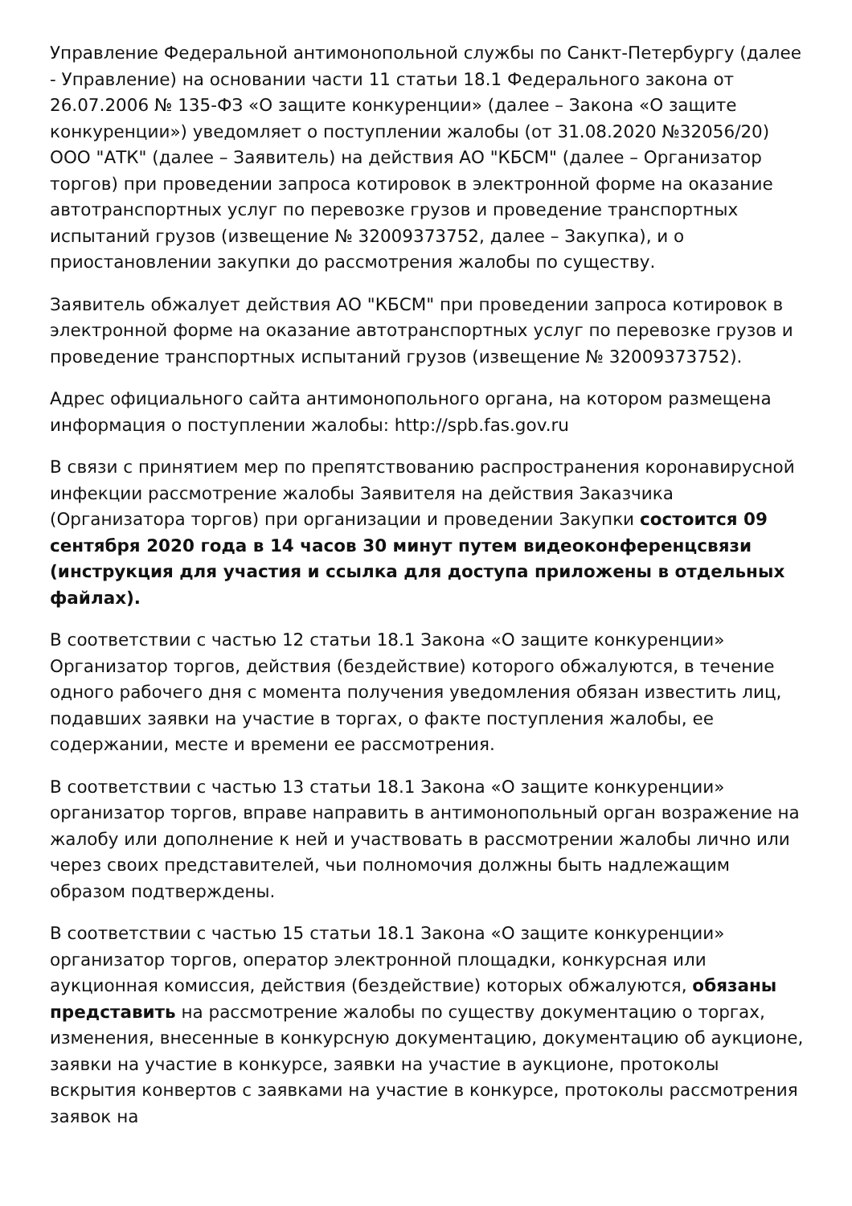Управление Федеральной антимонопольной службы по Санкт-Петербургу (далее - Управление) на основании части 11 статьи 18.1 Федерального закона от 26.07.2006 № 135-ФЗ «О защите конкуренции» (далее – Закона «О защите конкуренции») уведомляет о поступлении жалобы (от 31.08.2020 №32056/20) ООО "АТК" (далее – Заявитель) на действия АО "КБСМ" (далее – Организатор торгов) при проведении запроса котировок в электронной форме на оказание автотранспортных услуг по перевозке грузов и проведение транспортных испытаний грузов (извещение № 32009373752, далее – Закупка), и о приостановлении закупки до рассмотрения жалобы по существу.
Заявитель обжалует действия АО "КБСМ" при проведении запроса котировок в электронной форме на оказание автотранспортных услуг по перевозке грузов и проведение транспортных испытаний грузов (извещение № 32009373752).
Адрес официального сайта антимонопольного органа, на котором размещена информация о поступлении жалобы: http://spb.fas.gov.ru
В связи с принятием мер по препятствованию распространения коронавирусной инфекции рассмотрение жалобы Заявителя на действия Заказчика (Организатора торгов) при организации и проведении Закупки состоится 09 сентября 2020 года в 14 часов 30 минут путем видеоконференцсвязи (инструкция для участия и ссылка для доступа приложены в отдельных файлах).
В соответствии с частью 12 статьи 18.1 Закона «О защите конкуренции» Организатор торгов, действия (бездействие) которого обжалуются, в течение одного рабочего дня с момента получения уведомления обязан известить лиц, подавших заявки на участие в торгах, о факте поступления жалобы, ее содержании, месте и времени ее рассмотрения.
В соответствии с частью 13 статьи 18.1 Закона «О защите конкуренции» организатор торгов, вправе направить в антимонопольный орган возражение на жалобу или дополнение к ней и участвовать в рассмотрении жалобы лично или через своих представителей, чьи полномочия должны быть надлежащим образом подтверждены.
В соответствии с частью 15 статьи 18.1 Закона «О защите конкуренции» организатор торгов, оператор электронной площадки, конкурсная или аукционная комиссия, действия (бездействие) которых обжалуются, обязаны представить на рассмотрение жалобы по существу документацию о торгах, изменения, внесенные в конкурсную документацию, документацию об аукционе, заявки на участие в конкурсе, заявки на участие в аукционе, протоколы вскрытия конвертов с заявками на участие в конкурсе, протоколы рассмотрения заявок на